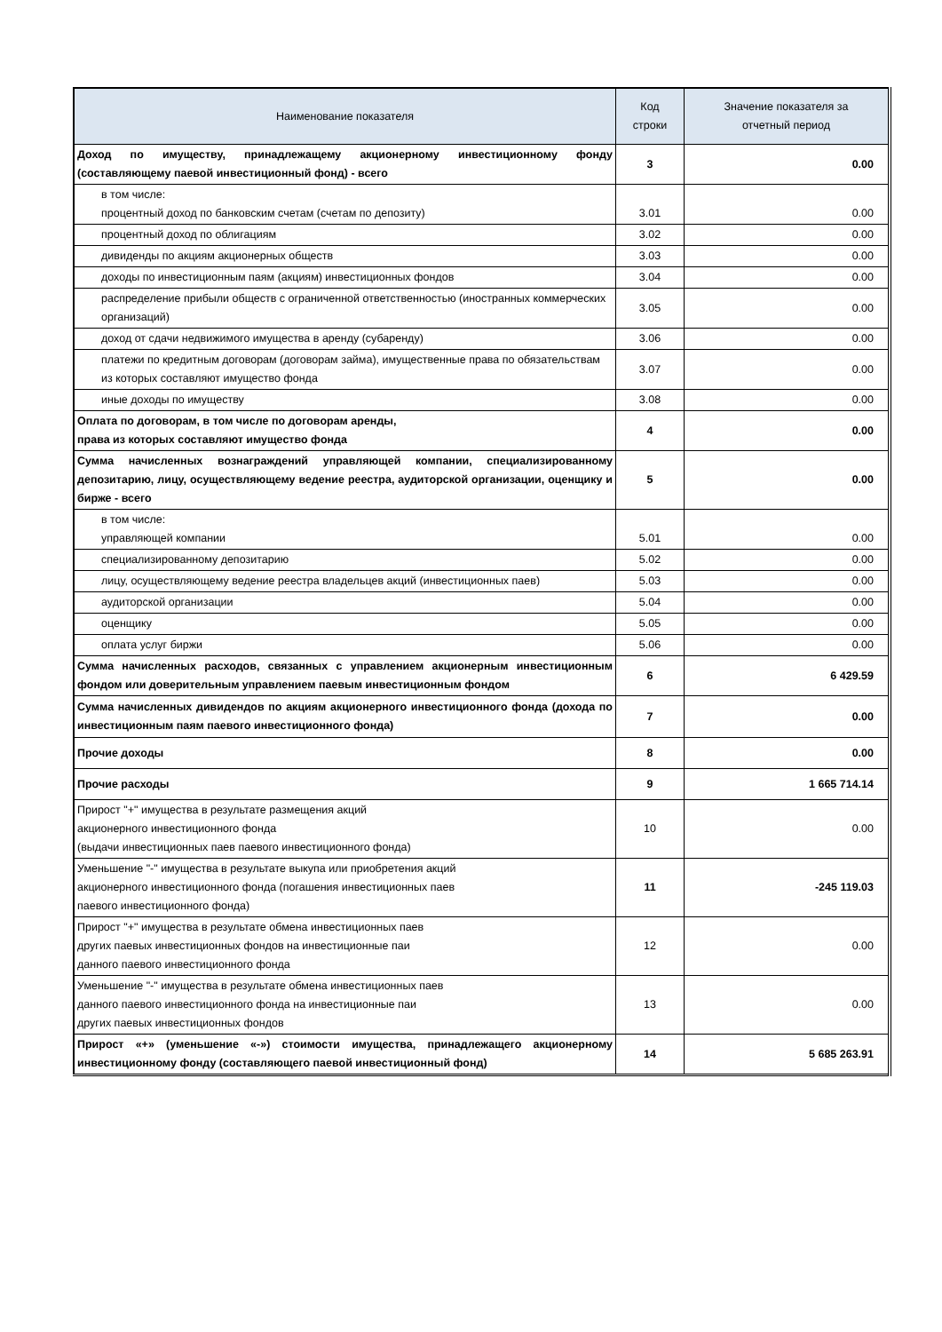| Наименование показателя | Код строки | Значение показателя за отчетный период |
| --- | --- | --- |
| Доход по имуществу, принадлежащему акционерному инвестиционному фонду (составляющему паевой инвестиционный фонд) - всего | 3 | 0.00 |
| в том числе: процентный доход по банковским счетам (счетам по депозиту) | 3.01 | 0.00 |
| процентный доход по облигациям | 3.02 | 0.00 |
| дивиденды по акциям акционерных обществ | 3.03 | 0.00 |
| доходы по инвестиционным паям (акциям) инвестиционных фондов | 3.04 | 0.00 |
| распределение прибыли обществ с ограниченной ответственностью (иностранных коммерческих организаций) | 3.05 | 0.00 |
| доход от сдачи недвижимого имущества в аренду (субаренду) | 3.06 | 0.00 |
| платежи по кредитным договорам (договорам займа), имущественные права по обязательствам из которых составляют имущество фонда | 3.07 | 0.00 |
| иные доходы по имуществу | 3.08 | 0.00 |
| Оплата по договорам, в том числе по договорам аренды, права из которых составляют имущество фонда | 4 | 0.00 |
| Сумма начисленных вознаграждений управляющей компании, специализированному депозитарию, лицу, осуществляющему ведение реестра, аудиторской организации, оценщику и бирже - всего | 5 | 0.00 |
| в том числе: управляющей компании | 5.01 | 0.00 |
| специализированному депозитарию | 5.02 | 0.00 |
| лицу, осуществляющему ведение реестра владельцев акций (инвестиционных паев) | 5.03 | 0.00 |
| аудиторской организации | 5.04 | 0.00 |
| оценщику | 5.05 | 0.00 |
| оплата услуг биржи | 5.06 | 0.00 |
| Сумма начисленных расходов, связанных с управлением акционерным инвестиционным фондом или доверительным управлением паевым инвестиционным фондом | 6 | 6 429.59 |
| Сумма начисленных дивидендов по акциям акционерного инвестиционного фонда (дохода по инвестиционным паям паевого инвестиционного фонда) | 7 | 0.00 |
| Прочие доходы | 8 | 0.00 |
| Прочие расходы | 9 | 1 665 714.14 |
| Прирост "+" имущества в результате размещения акций акционерного инвестиционного фонда (выдачи инвестиционных паев паевого инвестиционного фонда) | 10 | 0.00 |
| Уменьшение "-" имущества в результате выкупа или приобретения акций акционерного инвестиционного фонда (погашения инвестиционных паев паевого инвестиционного фонда) | 11 | -245 119.03 |
| Прирост "+" имущества в результате обмена инвестиционных паев других паевых инвестиционных фондов на инвестиционные паи данного паевого инвестиционного фонда | 12 | 0.00 |
| Уменьшение "-" имущества в результате обмена инвестиционных паев данного паевого инвестиционного фонда на инвестиционные паи других паевых инвестиционных фондов | 13 | 0.00 |
| Прирост «+» (уменьшение «-») стоимости имущества, принадлежащего акционерному инвестиционному фонду (составляющего паевой инвестиционный фонд) | 14 | 5 685 263.91 |